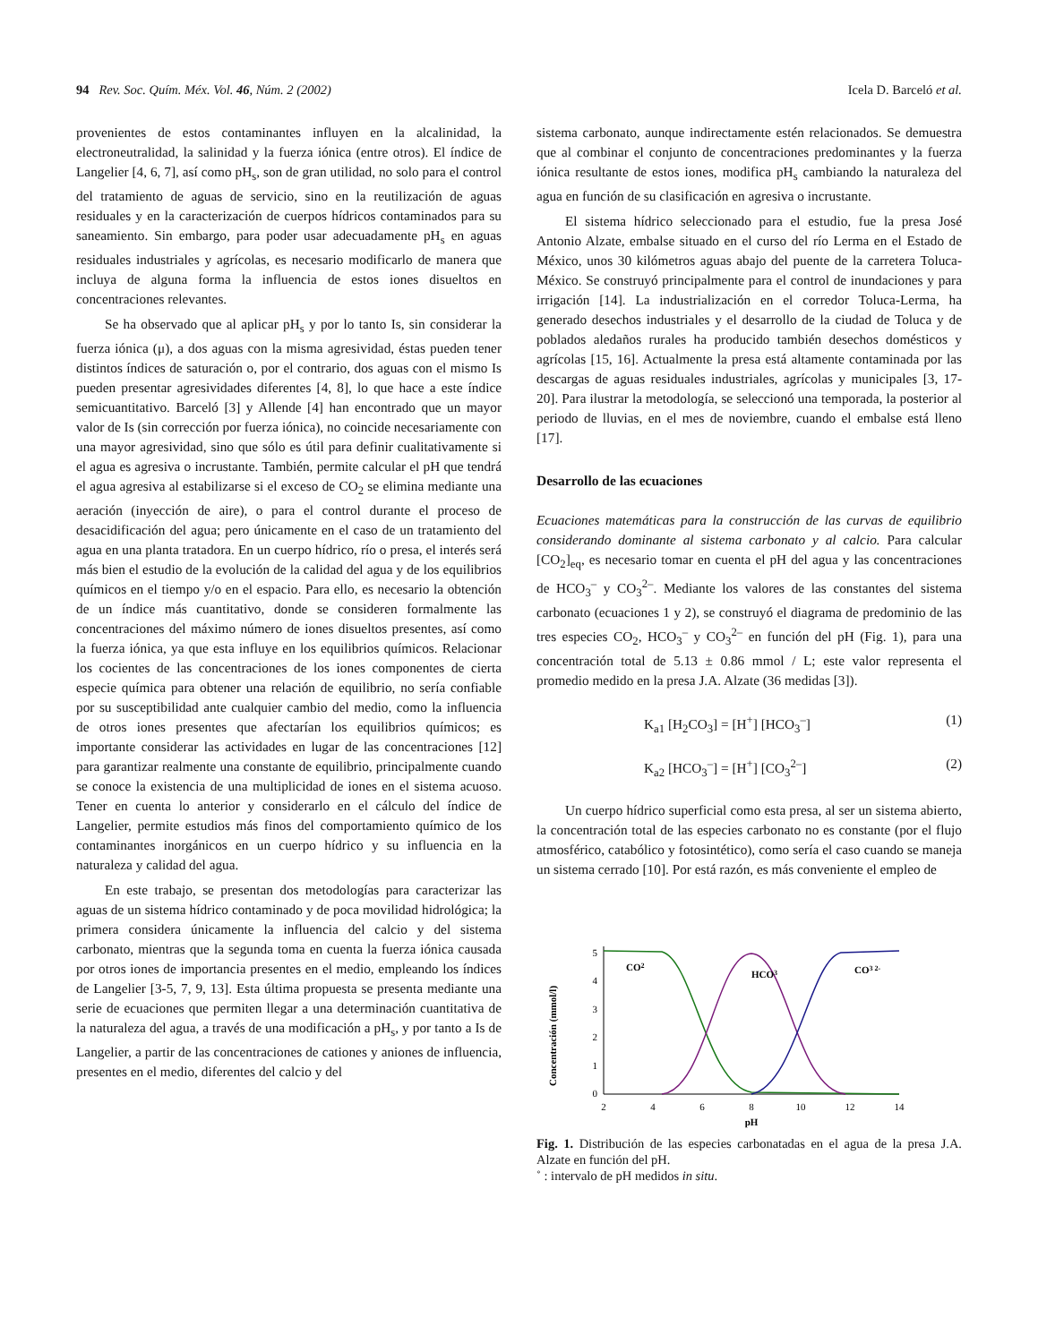94 Rev. Soc. Quím. Méx. Vol. 46, Núm. 2 (2002)
Icela D. Barceló et al.
provenientes de estos contaminantes influyen en la alcalinidad, la electroneutralidad, la salinidad y la fuerza iónica (entre otros). El índice de Langelier [4, 6, 7], así como pH<sub>s</sub>, son de gran utilidad, no solo para el control del tratamiento de aguas de servicio, sino en la reutilización de aguas residuales y en la caracterización de cuerpos hídricos contaminados para su saneamiento. Sin embargo, para poder usar adecuadamente pH<sub>s</sub> en aguas residuales industriales y agrícolas, es necesario modificarlo de manera que incluya de alguna forma la influencia de estos iones disueltos en concentraciones relevantes.
Se ha observado que al aplicar pH<sub>s</sub> y por lo tanto Is, sin considerar la fuerza iónica (μ), a dos aguas con la misma agresividad, éstas pueden tener distintos índices de saturación o, por el contrario, dos aguas con el mismo Is pueden presentar agresividades diferentes [4, 8], lo que hace a este índice semicuantitativo. Barceló [3] y Allende [4] han encontrado que un mayor valor de Is (sin corrección por fuerza iónica), no coincide necesariamente con una mayor agresividad, sino que sólo es útil para definir cualitativamente si el agua es agresiva o incrustante. También, permite calcular el pH que tendrá el agua agresiva al estabilizarse si el exceso de CO<sub>2</sub> se elimina mediante una aeración (inyección de aire), o para el control durante el proceso de desacidificación del agua; pero únicamente en el caso de un tratamiento del agua en una planta tratadora. En un cuerpo hídrico, río o presa, el interés será más bien el estudio de la evolución de la calidad del agua y de los equilibrios químicos en el tiempo y/o en el espacio. Para ello, es necesario la obtención de un índice más cuantitativo, donde se consideren formalmente las concentraciones del máximo número de iones disueltos presentes, así como la fuerza iónica, ya que esta influye en los equilibrios químicos. Relacionar los cocientes de las concentraciones de los iones componentes de cierta especie química para obtener una relación de equilibrio, no sería confiable por su susceptibilidad ante cualquier cambio del medio, como la influencia de otros iones presentes que afectarían los equilibrios químicos; es importante considerar las actividades en lugar de las concentraciones [12] para garantizar realmente una constante de equilibrio, principalmente cuando se conoce la existencia de una multiplicidad de iones en el sistema acuoso. Tener en cuenta lo anterior y considerarlo en el cálculo del índice de Langelier, permite estudios más finos del comportamiento químico de los contaminantes inorgánicos en un cuerpo hídrico y su influencia en la naturaleza y calidad del agua.
En este trabajo, se presentan dos metodologías para caracterizar las aguas de un sistema hídrico contaminado y de poca movilidad hidrológica; la primera considera únicamente la influencia del calcio y del sistema carbonato, mientras que la segunda toma en cuenta la fuerza iónica causada por otros iones de importancia presentes en el medio, empleando los índices de Langelier [3-5, 7, 9, 13]. Esta última propuesta se presenta mediante una serie de ecuaciones que permiten llegar a una determinación cuantitativa de la naturaleza del agua, a través de una modificación a pH<sub>s</sub>, y por tanto a Is de Langelier, a partir de las concentraciones de cationes y aniones de influencia, presentes en el medio, diferentes del calcio y del
sistema carbonato, aunque indirectamente estén relacionados. Se demuestra que al combinar el conjunto de concentraciones predominantes y la fuerza iónica resultante de estos iones, modifica pH<sub>s</sub> cambiando la naturaleza del agua en función de su clasificación en agresiva o incrustante.
El sistema hídrico seleccionado para el estudio, fue la presa José Antonio Alzate, embalse situado en el curso del río Lerma en el Estado de México, unos 30 kilómetros aguas abajo del puente de la carretera Toluca-México. Se construyó principalmente para el control de inundaciones y para irrigación [14]. La industrialización en el corredor Toluca-Lerma, ha generado desechos industriales y el desarrollo de la ciudad de Toluca y de poblados aledaños rurales ha producido también desechos domésticos y agrícolas [15, 16]. Actualmente la presa está altamente contaminada por las descargas de aguas residuales industriales, agrícolas y municipales [3, 17-20]. Para ilustrar la metodología, se seleccionó una temporada, la posterior al periodo de lluvias, en el mes de noviembre, cuando el embalse está lleno [17].
Desarrollo de las ecuaciones
Ecuaciones matemáticas para la construcción de las curvas de equilibrio considerando dominante al sistema carbonato y al calcio. Para calcular [CO<sub>2</sub>]<sub>eq</sub>, es necesario tomar en cuenta el pH del agua y las concentraciones de HCO<sub>3</sub><sup>–</sup> y CO<sub>3</sub><sup>2–</sup>. Mediante los valores de las constantes del sistema carbonato (ecuaciones 1 y 2), se construyó el diagrama de predominio de las tres especies CO<sub>2</sub>, HCO<sub>3</sub><sup>–</sup> y CO<sub>3</sub><sup>2–</sup> en función del pH (Fig. 1), para una concentración total de 5.13 ± 0.86 mmol / L; este valor representa el promedio medido en la presa J.A. Alzate (36 medidas [3]).
K<sub>a1</sub> [H<sub>2</sub>CO<sub>3</sub>] = [H<sup>+</sup>] [HCO<sub>3</sub><sup>–</sup>] (1)
K<sub>a2</sub> [HCO<sub>3</sub><sup>–</sup>] = [H<sup>+</sup>] [CO<sub>3</sub><sup>2–</sup>] (2)
Un cuerpo hídrico superficial como esta presa, al ser un sistema abierto, la concentración total de las especies carbonato no es constante (por el flujo atmosférico, catabólico y fotosintético), como sería el caso cuando se maneja un sistema cerrado [10]. Por está razón, es más conveniente el empleo de
Concentración (mmol/l)
0
1
2
3
4
5
2
4
6
8
10
12
14
pH
CO2
HCO3
CO3 2-
Fig. 1. Distribución de las especies carbonatadas en el agua de la presa J.A. Alzate en función del pH.
˚ : intervalo de pH medidos in situ.